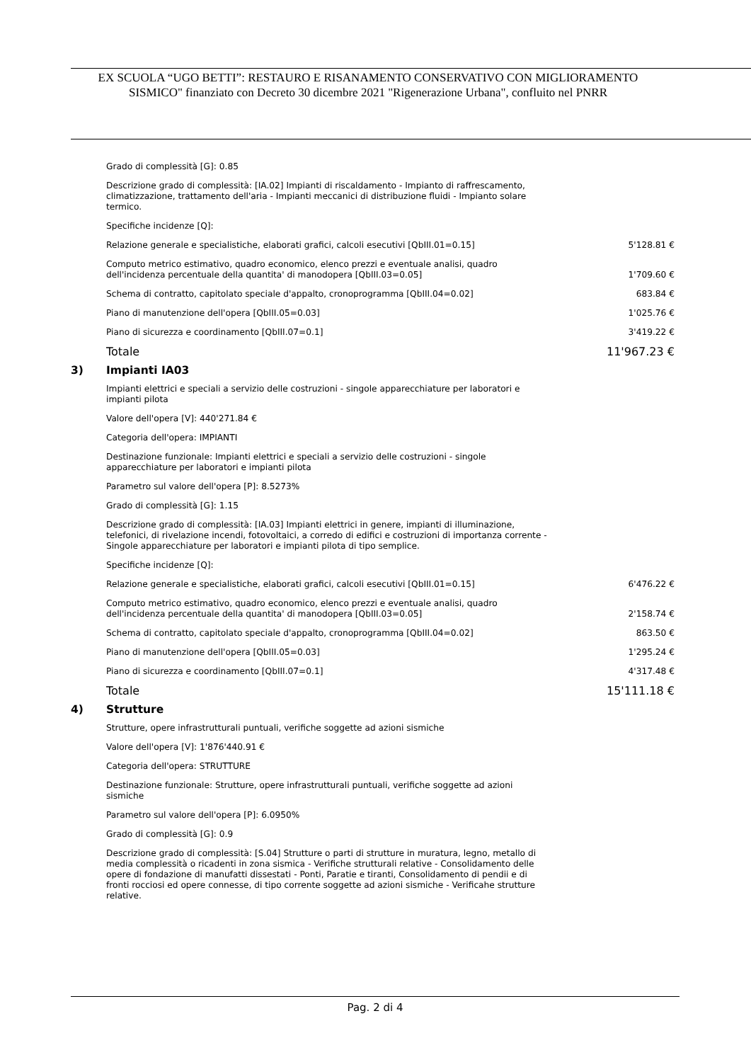EX SCUOLA “UGO BETTI”: RESTAURO E RISANAMENTO CONSERVATIVO CON MIGLIORAMENTO
SISMICO" finanziato con Decreto 30 dicembre 2021 "Rigenerazione Urbana", confluito nel PNRR
Grado di complessità [G]: 0.85
Descrizione grado di complessità: [IA.02] Impianti di riscaldamento - Impianto di raffrescamento, climatizzazione, trattamento dell'aria - Impianti meccanici di distribuzione fluidi - Impianto solare termico.
Specifiche incidenze [Q]:
| Relazione generale e specialistiche, elaborati grafici, calcoli esecutivi [QbIII.01=0.15] | 5'128.81 € |
| Computo metrico estimativo, quadro economico, elenco prezzi e eventuale analisi, quadro dell'incidenza percentuale della quantita' di manodopera [QbIII.03=0.05] | 1'709.60 € |
| Schema di contratto, capitolato speciale d'appalto, cronoprogramma [QbIII.04=0.02] | 683.84 € |
| Piano di manutenzione dell'opera [QbIII.05=0.03] | 1'025.76 € |
| Piano di sicurezza e coordinamento [QbIII.07=0.1] | 3'419.22 € |
| Totale | 11'967.23 € |
3) Impianti IA03
Impianti elettrici e speciali a servizio delle costruzioni - singole apparecchiature per laboratori e impianti pilota
Valore dell'opera [V]: 440'271.84 €
Categoria dell'opera: IMPIANTI
Destinazione funzionale: Impianti elettrici e speciali a servizio delle costruzioni - singole apparecchiature per laboratori e impianti pilota
Parametro sul valore dell'opera [P]: 8.5273%
Grado di complessità [G]: 1.15
Descrizione grado di complessità: [IA.03] Impianti elettrici in genere, impianti di illuminazione, telefonici, di rivelazione incendi, fotovoltaici, a corredo di edifici e costruzioni di importanza corrente - Singole apparecchiature per laboratori e impianti pilota di tipo semplice.
Specifiche incidenze [Q]:
| Relazione generale e specialistiche, elaborati grafici, calcoli esecutivi [QbIII.01=0.15] | 6'476.22 € |
| Computo metrico estimativo, quadro economico, elenco prezzi e eventuale analisi, quadro dell'incidenza percentuale della quantita' di manodopera [QbIII.03=0.05] | 2'158.74 € |
| Schema di contratto, capitolato speciale d'appalto, cronoprogramma [QbIII.04=0.02] | 863.50 € |
| Piano di manutenzione dell'opera [QbIII.05=0.03] | 1'295.24 € |
| Piano di sicurezza e coordinamento [QbIII.07=0.1] | 4'317.48 € |
| Totale | 15'111.18 € |
4) Strutture
Strutture, opere infrastrutturali puntuali, verifiche soggette ad azioni sismiche
Valore dell'opera [V]: 1'876'440.91 €
Categoria dell'opera: STRUTTURE
Destinazione funzionale: Strutture, opere infrastrutturali puntuali, verifiche soggette ad azioni sismiche
Parametro sul valore dell'opera [P]: 6.0950%
Grado di complessità [G]: 0.9
Descrizione grado di complessità: [S.04] Strutture o parti di strutture in muratura, legno, metallo di media complessità o ricadenti in zona sismica - Verifiche strutturali relative - Consolidamento delle opere di fondazione di manufatti dissestati - Ponti, Paratie e tiranti, Consolidamento di pendii e di fronti rocciosi ed opere connesse, di tipo corrente soggette ad azioni sismiche - Verificahe strutture relative.
Pag. 2 di 4